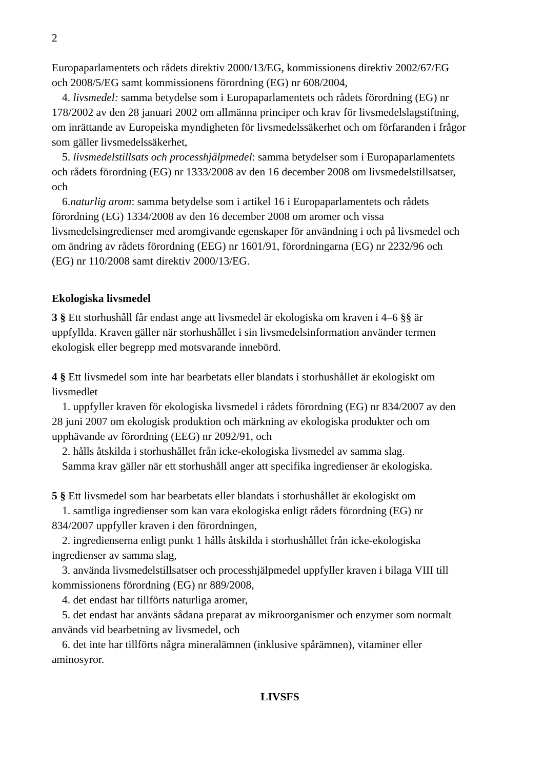2
Europaparlamentets och rådets direktiv 2000/13/EG, kommissionens direktiv 2002/67/EG och 2008/5/EG samt kommissionens förordning (EG) nr 608/2004,
4. livsmedel: samma betydelse som i Europaparlamentets och rådets förordning (EG) nr 178/2002 av den 28 januari 2002 om allmänna principer och krav för livsmedelslagstiftning, om inrättande av Europeiska myndigheten för livsmedelssäkerhet och om förfaranden i frågor som gäller livsmedelssäkerhet,
5. livsmedelstillsats och processhjälpmedel: samma betydelser som i Europaparlamentets och rådets förordning (EG) nr 1333/2008 av den 16 december 2008 om livsmedelstillsatser, och
6.naturlig arom: samma betydelse som i artikel 16 i Europaparlamentets och rådets förordning (EG) 1334/2008 av den 16 december 2008 om aromer och vissa livsmedelsingredienser med aromgivande egenskaper för användning i och på livsmedel och om ändring av rådets förordning (EEG) nr 1601/91, förordningarna (EG) nr 2232/96 och (EG) nr 110/2008 samt direktiv 2000/13/EG.
Ekologiska livsmedel
3 § Ett storhushåll får endast ange att livsmedel är ekologiska om kraven i 4–6 §§ är uppfyllda. Kraven gäller när storhushållet i sin livsmedelsinformation använder termen ekologisk eller begrepp med motsvarande innebörd.
4 § Ett livsmedel som inte har bearbetats eller blandats i storhushållet är ekologiskt om livsmedlet
1. uppfyller kraven för ekologiska livsmedel i rådets förordning (EG) nr 834/2007 av den 28 juni 2007 om ekologisk produktion och märkning av ekologiska produkter och om upphävande av förordning (EEG) nr 2092/91, och
2. hålls åtskilda i storhushållet från icke-ekologiska livsmedel av samma slag.
Samma krav gäller när ett storhushåll anger att specifika ingredienser är ekologiska.
5 § Ett livsmedel som har bearbetats eller blandats i storhushållet är ekologiskt om
1. samtliga ingredienser som kan vara ekologiska enligt rådets förordning (EG) nr 834/2007 uppfyller kraven i den förordningen,
2. ingredienserna enligt punkt 1 hålls åtskilda i storhushållet från icke-ekologiska ingredienser av samma slag,
3. använda livsmedelstillsatser och processhjälpmedel uppfyller kraven i bilaga VIII till kommissionens förordning (EG) nr 889/2008,
4. det endast har tillförts naturliga aromer,
5. det endast har använts sådana preparat av mikroorganismer och enzymer som normalt används vid bearbetning av livsmedel, och
6. det inte har tillförts några mineralämnen (inklusive spårämnen), vitaminer eller aminosyror.
LIVSFS